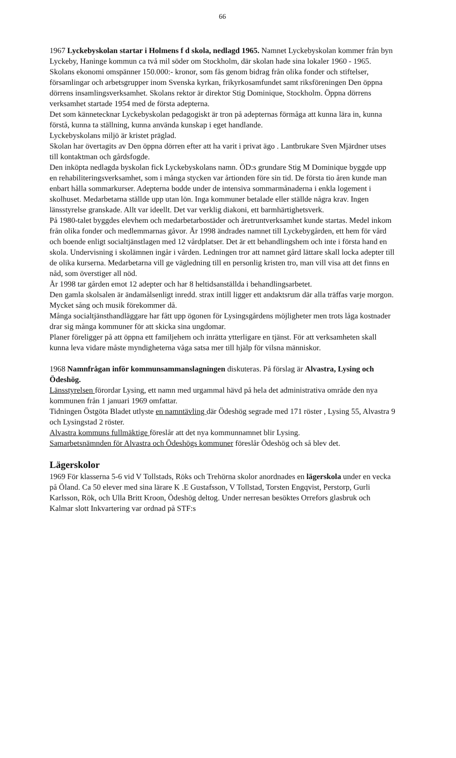66
1967 Lyckebyskolan startar i Holmens f d skola, nedlagd 1965. Namnet Lyckebyskolan kommer från byn Lyckeby, Haninge kommun ca två mil söder om Stockholm, där skolan hade sina lokaler 1960 - 1965. Skolans ekonomi omspänner 150.000:- kronor, som fås genom bidrag från olika fonder och stiftelser, församlingar och arbetsgrupper inom Svenska kyrkan, frikyrkosamfundet samt riksföreningen Den öppna dörrens insamlingsverksamhet. Skolans rektor är direktor Stig Dominique, Stockholm. Öppna dörrens verksamhet startade 1954 med de första adepterna.
Det som kännetecknar Lyckebyskolan pedagogiskt är tron på adepternas förmåga att kunna lära in, kunna förstå, kunna ta ställning, kunna använda kunskap i eget handlande.
Lyckebyskolans miljö är kristet präglad.
Skolan har övertagits av Den öppna dörren efter att ha varit i privat ägo . Lantbrukare Sven Mjärdner utses till kontaktman och gårdsfogde.
Den inköpta nedlagda byskolan fick Lyckebyskolans namn. ÖD:s grundare Stig M Dominique byggde upp en rehabiliteringsverksamhet, som i många stycken var årtionden före sin tid. De första tio åren kunde man enbart hålla sommarkurser. Adepterna bodde under de intensiva sommarmånaderna i enkla logement i skolhuset. Medarbetarna ställde upp utan lön. Inga kommuner betalade eller ställde några krav. Ingen länsstyrelse granskade. Allt var ideellt. Det var verklig diakoni, ett barmhärtighetsverk.
På 1980-talet byggdes elevhem och medarbetarbostäder och åretruntverksamhet kunde startas. Medel inkom från olika fonder och medlemmarnas gåvor. År 1998 ändrades namnet till Lyckebygården, ett hem för vård och boende enligt socialtjänstlagen med 12 vårdplatser. Det är ett behandlingshem och inte i första hand en skola. Undervisning i skolämnen ingår i vården. Ledningen tror att namnet gård lättare skall locka adepter till de olika kurserna. Medarbetarna vill ge vägledning till en personlig kristen tro, man vill visa att det finns en nåd, som överstiger all nöd.
År 1998 tar gården emot 12 adepter och har 8 heltidsanställda i behandlingsarbetet.
Den gamla skolsalen är ändamålsenligt inredd. strax intill ligger ett andaktsrum där alla träffas varje morgon. Mycket sång och musik förekommer då.
Många socialtjänsthandläggare har fått upp ögonen för Lysingsgårdens möjligheter men trots låga kostnader drar sig många kommuner för att skicka sina ungdomar.
Planer föreligger på att öppna ett familjehem och inrätta ytterligare en tjänst. För att verksamheten skall kunna leva vidare måste myndigheterna våga satsa mer till hjälp för vilsna människor.
1968 Namnfrågan inför kommunsammanslagningen diskuteras. På förslag är Alvastra, Lysing och Ödeshög.
Länsstyrelsen förordar Lysing, ett namn med urgammal hävd på hela det administrativa område den nya kommunen från 1 januari 1969 omfattar.
Tidningen Östgöta Bladet utlyste en namntävling där Ödeshög segrade med 171 röster , Lysing 55, Alvastra 9 och Lysingstad 2 röster.
Alvastra kommuns fullmäktige föreslår att det nya kommunnamnet blir Lysing.
Samarbetsnämnden för Alvastra och Ödeshögs kommuner föreslår Ödeshög och så blev det.
Lägerskolor
1969 För klasserna 5-6 vid V Tollstads, Röks och Trehörna skolor anordnades en lägerskola under en vecka på Öland. Ca 50 elever med sina lärare K .E Gustafsson, V Tollstad, Torsten Engqvist, Perstorp, Gurli Karlsson, Rök, och Ulla Britt Kroon, Ödeshög deltog. Under nerresan besöktes Orrefors glasbruk och Kalmar slott Inkvartering var ordnad på STF:s